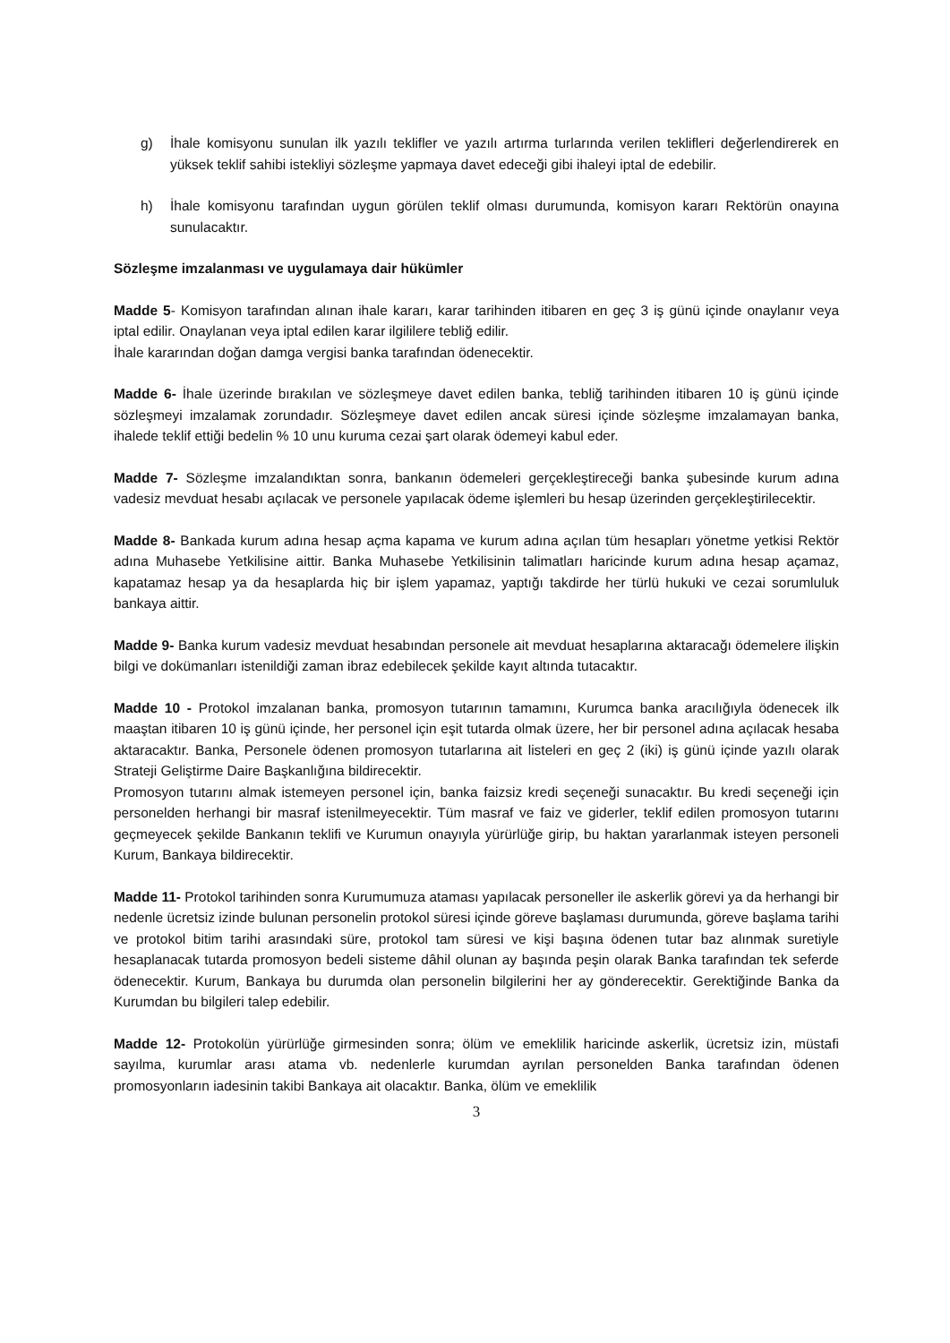g) İhale komisyonu sunulan ilk yazılı teklifler ve yazılı artırma turlarında verilen teklifleri değerlendirerek en yüksek teklif sahibi istekliyi sözleşme yapmaya davet edeceği gibi ihaleyi iptal de edebilir.
h) İhale komisyonu tarafından uygun görülen teklif olması durumunda, komisyon kararı Rektörün onayına sunulacaktır.
Sözleşme imzalanması ve uygulamaya dair hükümler
Madde 5- Komisyon tarafından alınan ihale kararı, karar tarihinden itibaren en geç 3 iş günü içinde onaylanır veya iptal edilir. Onaylanan veya iptal edilen karar ilgililere tebliğ edilir.
İhale kararından doğan damga vergisi banka tarafından ödenecektir.
Madde 6- İhale üzerinde bırakılan ve sözleşmeye davet edilen banka, tebliğ tarihinden itibaren 10 iş günü içinde sözleşmeyi imzalamak zorundadır. Sözleşmeye davet edilen ancak süresi içinde sözleşme imzalamayan banka, ihalede teklif ettiği bedelin % 10 unu kuruma cezai şart olarak ödemeyi kabul eder.
Madde 7- Sözleşme imzalandıktan sonra, bankanın ödemeleri gerçekleştireceği banka şubesinde kurum adına vadesiz mevduat hesabı açılacak ve personele yapılacak ödeme işlemleri bu hesap üzerinden gerçekleştirilecektir.
Madde 8- Bankada kurum adına hesap açma kapama ve kurum adına açılan tüm hesapları yönetme yetkisi Rektör adına Muhasebe Yetkilisine aittir. Banka Muhasebe Yetkilisinin talimatları haricinde kurum adına hesap açamaz, kapatamaz hesap ya da hesaplarda hiç bir işlem yapamaz, yaptığı takdirde her türlü hukuki ve cezai sorumluluk bankaya aittir.
Madde 9- Banka kurum vadesiz mevduat hesabından personele ait mevduat hesaplarına aktaracağı ödemelere ilişkin bilgi ve dokümanları istenildiği zaman ibraz edebilecek şekilde kayıt altında tutacaktır.
Madde 10 - Protokol imzalanan banka, promosyon tutarının tamamını, Kurumca banka aracılığıyla ödenecek ilk maaştan itibaren 10 iş günü içinde, her personel için eşit tutarda olmak üzere, her bir personel adına açılacak hesaba aktaracaktır. Banka, Personele ödenen promosyon tutarlarına ait listeleri en geç 2 (iki) iş günü içinde yazılı olarak Strateji Geliştirme Daire Başkanlığına bildirecektir.
Promosyon tutarını almak istemeyen personel için, banka faizsiz kredi seçeneği sunacaktır. Bu kredi seçeneği için personelden herhangi bir masraf istenilmeyecektir. Tüm masraf ve faiz ve giderler, teklif edilen promosyon tutarını geçmeyecek şekilde Bankanın teklifi ve Kurumun onayıyla yürürlüğe girip, bu haktan yararlanmak isteyen personeli Kurum, Bankaya bildirecektir.
Madde 11- Protokol tarihinden sonra Kurumumuza ataması yapılacak personeller ile askerlik görevi ya da herhangi bir nedenle ücretsiz izinde bulunan personelin protokol süresi içinde göreve başlaması durumunda, göreve başlama tarihi ve protokol bitim tarihi arasındaki süre, protokol tam süresi ve kişi başına ödenen tutar baz alınmak suretiyle hesaplanacak tutarda promosyon bedeli sisteme dâhil olunan ay başında peşin olarak Banka tarafından tek seferde ödenecektir. Kurum, Bankaya bu durumda olan personelin bilgilerini her ay gönderecektir. Gerektiğinde Banka da Kurumdan bu bilgileri talep edebilir.
Madde 12- Protokolün yürürlüğe girmesinden sonra; ölüm ve emeklilik haricinde askerlik, ücretsiz izin, müstafi sayılma, kurumlar arası atama vb. nedenlerle kurumdan ayrılan personelden Banka tarafından ödenen promosyonların iadesinin takibi Bankaya ait olacaktır. Banka, ölüm ve emeklilik
3